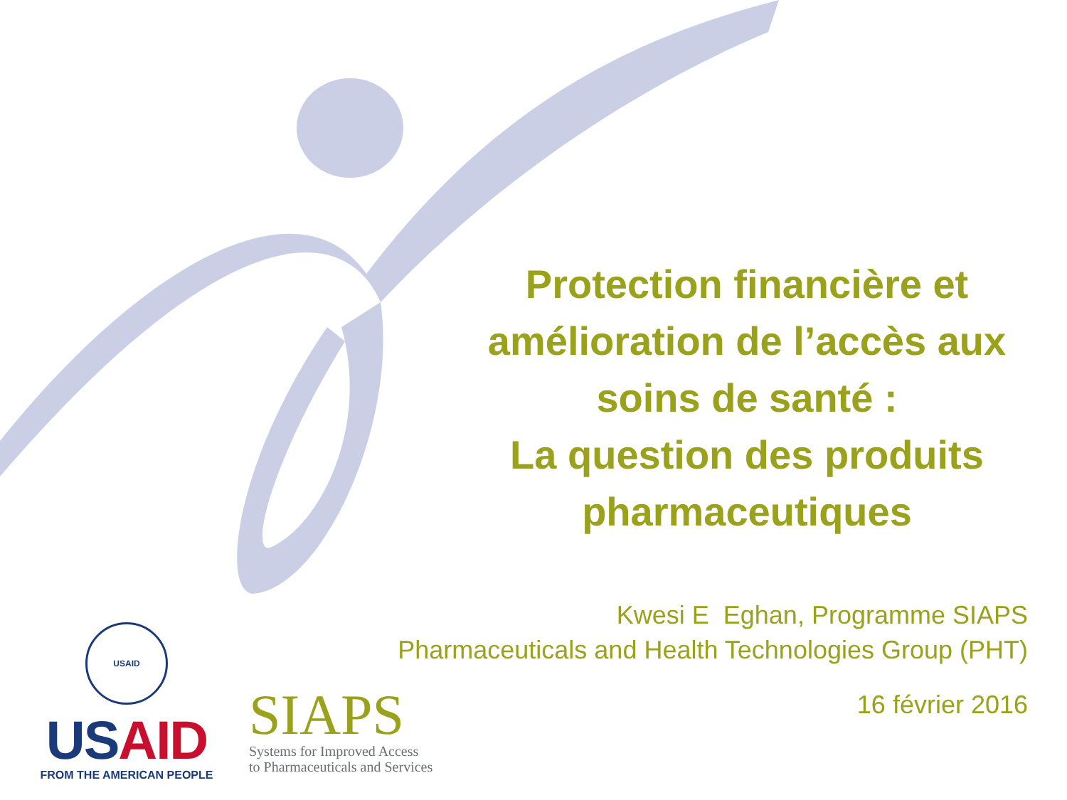Protection financière et amélioration de l’accès aux soins de santé :
La question des produits pharmaceutiques
Kwesi E Eghan, Programme SIAPS
Pharmaceuticals and Health Technologies Group (PHT)
16 février 2016
USAID
USAID
FROM THE AMERICAN PEOPLE
SIAPS
Systems for Improved Access
to Pharmaceuticals and Services